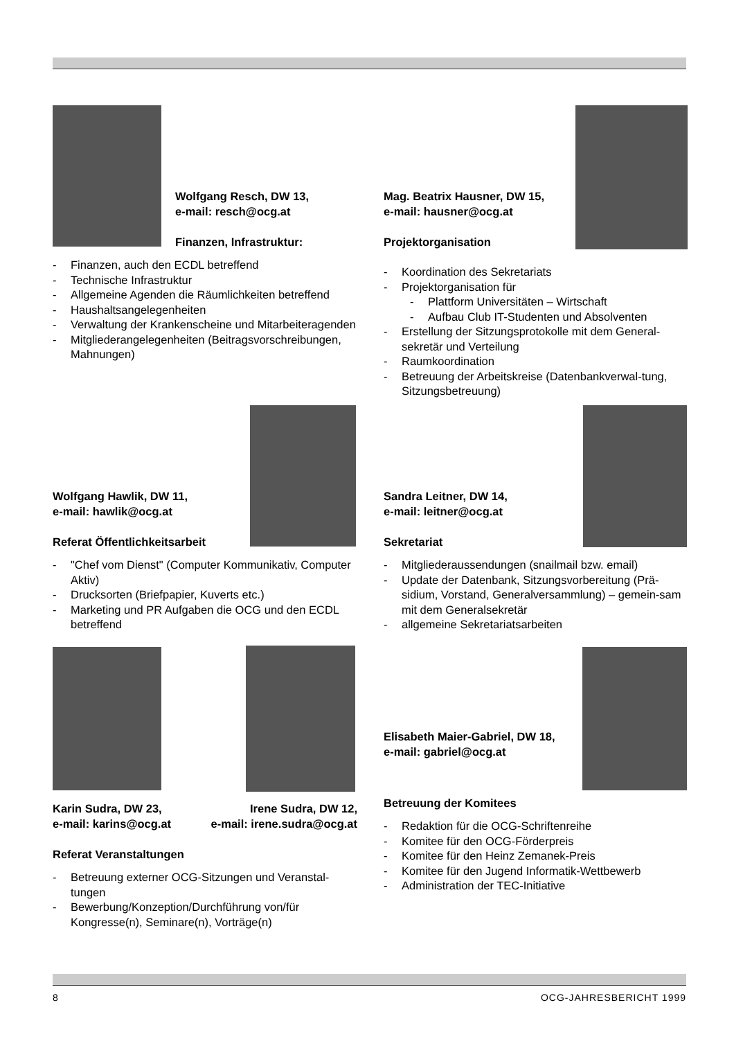Wolfgang Resch, DW 13,
e-mail: resch@ocg.at
Finanzen, Infrastruktur:
- Finanzen, auch den ECDL betreffend
- Technische Infrastruktur
- Allgemeine Agenden die Räumlichkeiten betreffend
- Haushaltsangelegenheiten
- Verwaltung der Krankenscheine und Mitarbeiteragenden
- Mitgliederangelegenheiten (Beitragsvorschreibungen, Mahnungen)
Mag. Beatrix Hausner, DW 15,
e-mail: hausner@ocg.at
Projektorganisation
- Koordination des Sekretariats
- Projektorganisation für
- Plattform Universitäten – Wirtschaft
- Aufbau Club IT-Studenten und Absolventen
- Erstellung der Sitzungsprotokolle mit dem General-sekretär und Verteilung
- Raumkoordination
- Betreuung der Arbeitskreise (Datenbankverwal-tung, Sitzungsbetreuung)
Wolfgang Hawlik, DW 11,
e-mail: hawlik@ocg.at
Referat Öffentlichkeitsarbeit
- "Chef vom Dienst" (Computer Kommunikativ, Computer Aktiv)
- Drucksorten (Briefpapier, Kuverts etc.)
- Marketing und PR Aufgaben die OCG und den ECDL betreffend
Sandra Leitner, DW 14,
e-mail: leitner@ocg.at
Sekretariat
- Mitgliederaussendungen (snailmail bzw. email)
- Update der Datenbank, Sitzungsvorbereitung (Prä-sidium, Vorstand, Generalversammlung) – gemein-sam mit dem Generalsekretär
- allgemeine Sekretariatsarbeiten
Karin Sudra, DW 23,
e-mail: karins@ocg.at
Irene Sudra, DW 12,
e-mail: irene.sudra@ocg.at
Referat Veranstaltungen
- Betreuung externer OCG-Sitzungen und Veranstal-tungen
- Bewerbung/Konzeption/Durchführung von/für Kongresse(n), Seminare(n), Vorträge(n)
Elisabeth Maier-Gabriel, DW 18,
e-mail: gabriel@ocg.at
Betreuung der Komitees
- Redaktion für die OCG-Schriftenreihe
- Komitee für den OCG-Förderpreis
- Komitee für den Heinz Zemanek-Preis
- Komitee für den Jugend Informatik-Wettbewerb
- Administration der TEC-Initiative
8 OCG-JAHRESBERICHT 1999